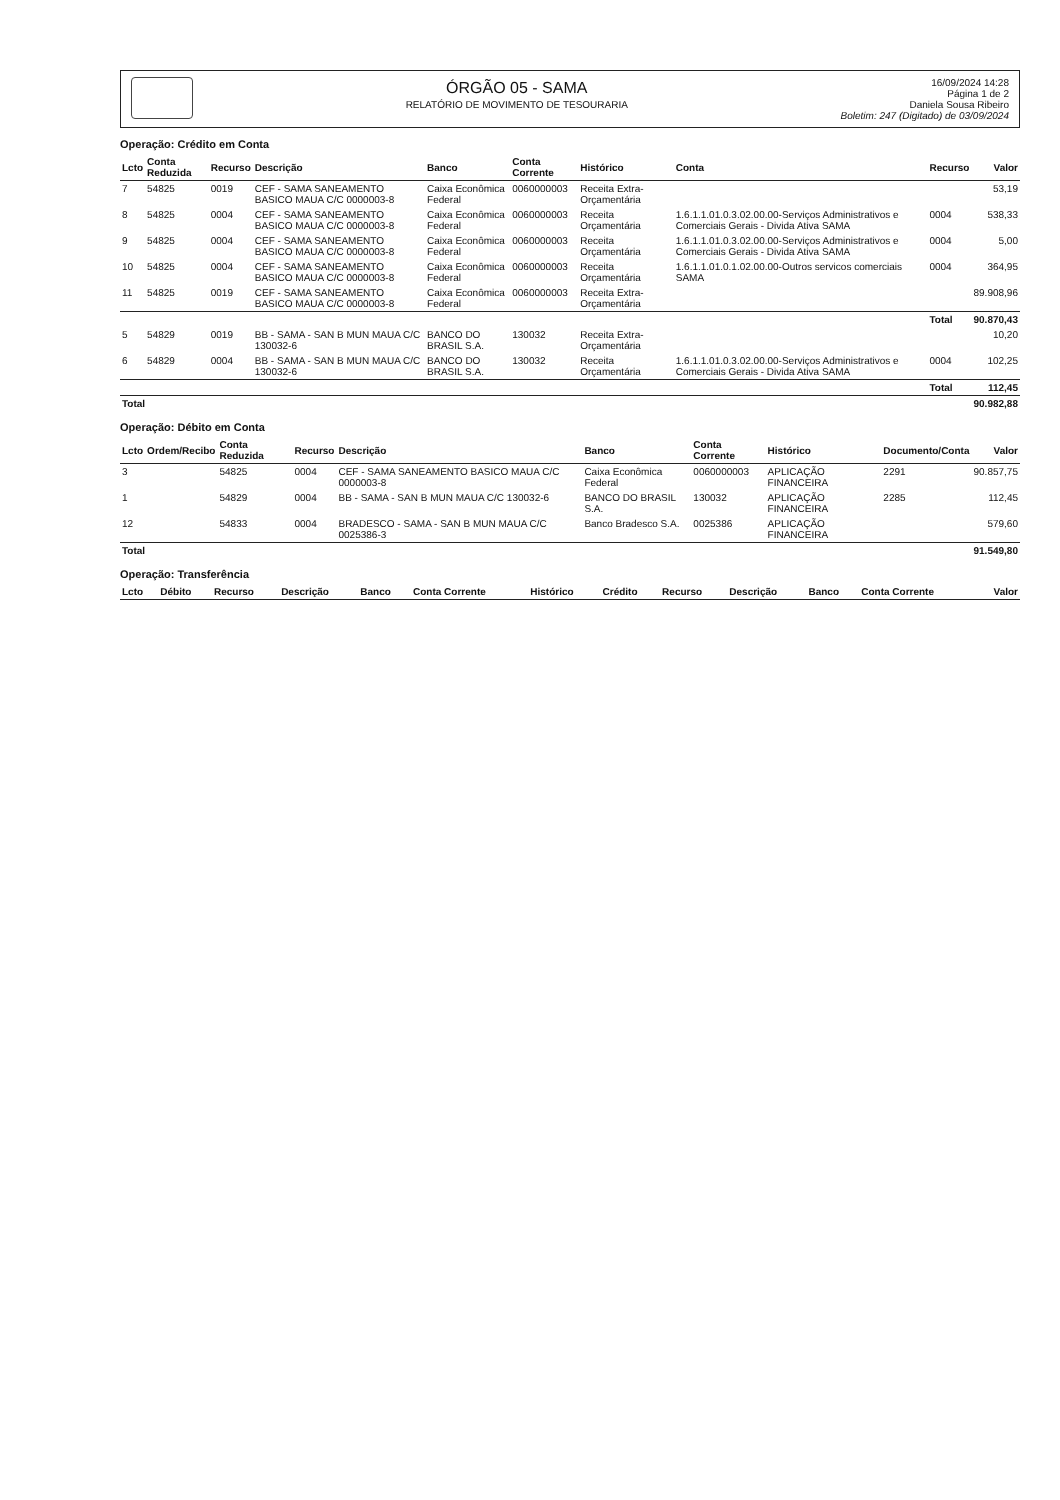ÓRGÃO 05 - SAMA
RELATÓRIO DE MOVIMENTO DE TESOURARIA
16/09/2024 14:28
Página 1 de 2
Daniela Sousa Ribeiro
Boletim: 247 (Digitado) de 03/09/2024
Operação: Crédito em Conta
| Lcto | Conta Reduzida | Recurso | Descrição | Banco | Conta Corrente | Histórico | Conta | Recurso | Valor |
| --- | --- | --- | --- | --- | --- | --- | --- | --- | --- |
| 7 | 54825 | 0019 | CEF - SAMA SANEAMENTO BASICO MAUA C/C 0000003-8 | Caixa Econômica Federal | 0060000003 | Receita Extra-Orçamentária | | | 53,19 |
| 8 | 54825 | 0004 | CEF - SAMA SANEAMENTO BASICO MAUA C/C 0000003-8 | Caixa Econômica Federal | 0060000003 | Receita Orçamentária | 1.6.1.1.01.0.3.02.00.00-Serviços Administrativos e Comerciais Gerais - Divida Ativa SAMA | 0004 | 538,33 |
| 9 | 54825 | 0004 | CEF - SAMA SANEAMENTO BASICO MAUA C/C 0000003-8 | Caixa Econômica Federal | 0060000003 | Receita Orçamentária | 1.6.1.1.01.0.3.02.00.00-Serviços Administrativos e Comerciais Gerais - Divida Ativa SAMA | 0004 | 5,00 |
| 10 | 54825 | 0004 | CEF - SAMA SANEAMENTO BASICO MAUA C/C 0000003-8 | Caixa Econômica Federal | 0060000003 | Receita Orçamentária | 1.6.1.1.01.0.1.02.00.00-Outros servicos comerciais SAMA | 0004 | 364,95 |
| 11 | 54825 | 0019 | CEF - SAMA SANEAMENTO BASICO MAUA C/C 0000003-8 | Caixa Econômica Federal | 0060000003 | Receita Extra-Orçamentária | | | 89.908,96 |
| | | | | | | | | Total | 90.870,43 |
| 5 | 54829 | 0019 | BB - SAMA - SAN B MUN MAUA C/C 130032-6 | BANCO DO BRASIL S.A. | 130032 | Receita Extra-Orçamentária | | | 10,20 |
| 6 | 54829 | 0004 | BB - SAMA - SAN B MUN MAUA C/C 130032-6 | BANCO DO BRASIL S.A. | 130032 | Receita Orçamentária | 1.6.1.1.01.0.3.02.00.00-Serviços Administrativos e Comerciais Gerais - Divida Ativa SAMA | 0004 | 102,25 |
| | | | | | | | | Total | 112,45 |
| Total | | | | | | | | | 90.982,88 |
Operação: Débito em Conta
| Lcto | Ordem/Recibo | Conta Reduzida | Recurso | Descrição | Banco | Conta Corrente | Histórico | Documento/Conta | Valor |
| --- | --- | --- | --- | --- | --- | --- | --- | --- | --- |
| 3 | | 54825 | 0004 | CEF - SAMA SANEAMENTO BASICO MAUA C/C 0000003-8 | Caixa Econômica Federal | 0060000003 | APLICAÇÃO FINANCEIRA | 2291 | 90.857,75 |
| 1 | | 54829 | 0004 | BB - SAMA - SAN B MUN MAUA C/C 130032-6 | BANCO DO BRASIL S.A. | 130032 | APLICAÇÃO FINANCEIRA | 2285 | 112,45 |
| 12 | | 54833 | 0004 | BRADESCO - SAMA - SAN B MUN MAUA C/C 0025386-3 | Banco Bradesco S.A. | 0025386 | APLICAÇÃO FINANCEIRA | | 579,60 |
| Total | | | | | | | | | 91.549,80 |
Operação: Transferência
| Lcto | Débito | Recurso | Descrição | Banco | Conta Corrente | Histórico | Crédito | Recurso | Descrição | Banco | Conta Corrente | Valor |
| --- | --- | --- | --- | --- | --- | --- | --- | --- | --- | --- | --- | --- |